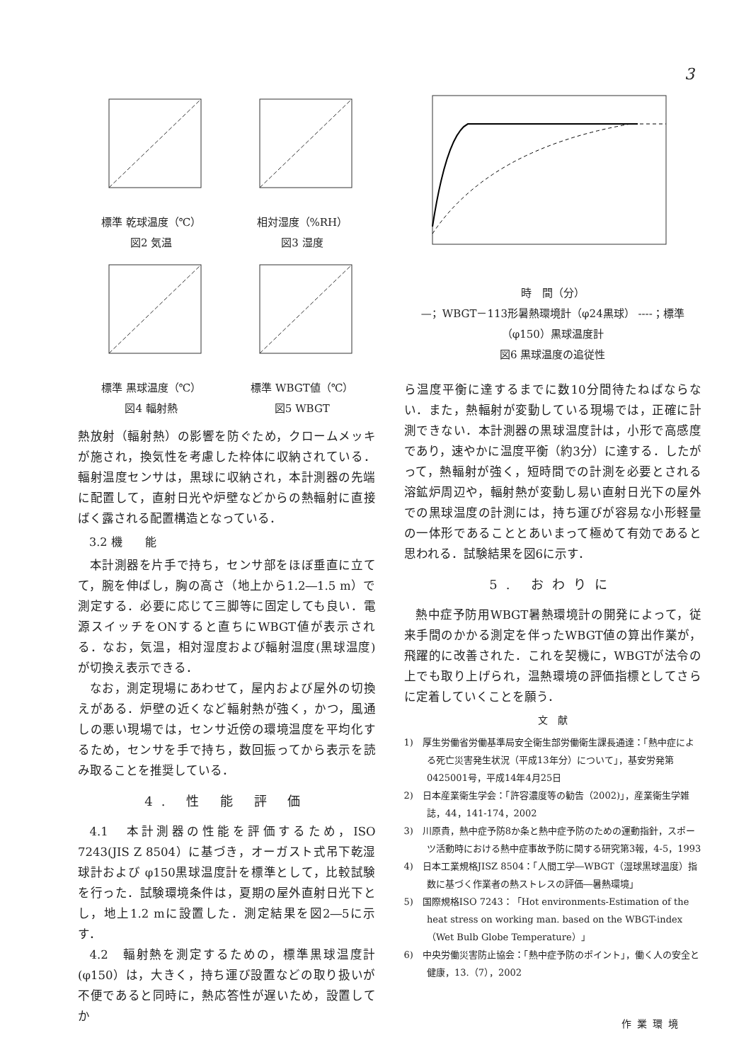3
標準 乾球温度（℃）
図2 気温
相対湿度（%RH）
図3 湿度
標準 黒球温度（℃）
図4 輻射熱
標準 WBGT値（℃）
図5 WBGT
熱放射（輻射熱）の影響を防ぐため，クロームメッキが施され，換気性を考慮した枠体に収納されている．輻射温度センサは，黒球に収納され，本計測器の先端に配置して，直射日光や炉壁などからの熱輻射に直接ばく露される配置構造となっている．
3.2 機　　能
本計測器を片手で持ち，センサ部をほぼ垂直に立てて，腕を伸ばし，胸の高さ（地上から1.2―1.5 m）で測定する．必要に応じて三脚等に固定しても良い．電源スイッチをONすると直ちにWBGT値が表示される．なお，気温，相対湿度および輻射温度(黒球温度)が切換え表示できる．
なお，測定現場にあわせて，屋内および屋外の切換えがある．炉壁の近くなど輻射熱が強く，かつ，風通しの悪い現場では，センサ近傍の環境温度を平均化するため，センサを手で持ち，数回振ってから表示を読み取ることを推奨している．
4. 性 能 評 価
4.1　本計測器の性能を評価するため，ISO 7243(JIS Z 8504）に基づき，オーガスト式吊下乾湿球計および φ150黒球温度計を標準として，比較試験を行った．試験環境条件は，夏期の屋外直射日光下とし，地上1.2 mに設置した．測定結果を図2―5に示す．
4.2　輻射熱を測定するための，標準黒球温度計(φ150）は，大きく，持ち運び設置などの取り扱いが不便であると同時に，熱応答性が遅いため，設置してか
時　間（分）
—；WBGT－113形暑熱環境計（φ24黒球） ----；標準（φ150）黒球温度計
図6 黒球温度の追従性
ら温度平衡に達するまでに数10分間待たねばならない．また，熱輻射が変動している現場では，正確に計測できない．本計測器の黒球温度計は，小形で高感度であり，速やかに温度平衡（約3分）に達する．したがって，熱輻射が強く，短時間での計測を必要とされる溶鉱炉周辺や，輻射熱が変動し易い直射日光下の屋外での黒球温度の計測には，持ち運びが容易な小形軽量の一体形であることとあいまって極めて有効であると思われる．試験結果を図6に示す．
5. おわりに
熱中症予防用WBGT暑熱環境計の開発によって，従来手間のかかる測定を伴ったWBGT値の算出作業が，飛躍的に改善された．これを契機に，WBGTが法令の上でも取り上げられ，温熱環境の評価指標としてさらに定着していくことを願う．
文　献
1)　厚生労働省労働基準局安全衛生部労働衛生課長通達：「熱中症による死亡災害発生状況（平成13年分）について」，基安労発第0425001号，平成14年4月25日
2)　日本産業衛生学会：「許容濃度等の勧告（2002)」，産業衛生学雑誌，44，141-174，2002
3)　川原貴，熱中症予防8か条と熱中症予防のための運動指針，スポーツ活動時における熱中症事故予防に関する研究第3報，4-5，1993
4)　日本工業規格JISZ 8504：「人間工学―WBGT（湿球黒球温度）指数に基づく作業者の熱ストレスの評価―暑熱環境」
5)　国際規格ISO 7243：「Hot environments-Estimation of the heat stress on working man. based on the WBGT-index（Wet Bulb Globe Temperature）」
6)　中央労働災害防止協会：「熱中症予防のポイント」，働く人の安全と健康，13.（7），2002
作業環境